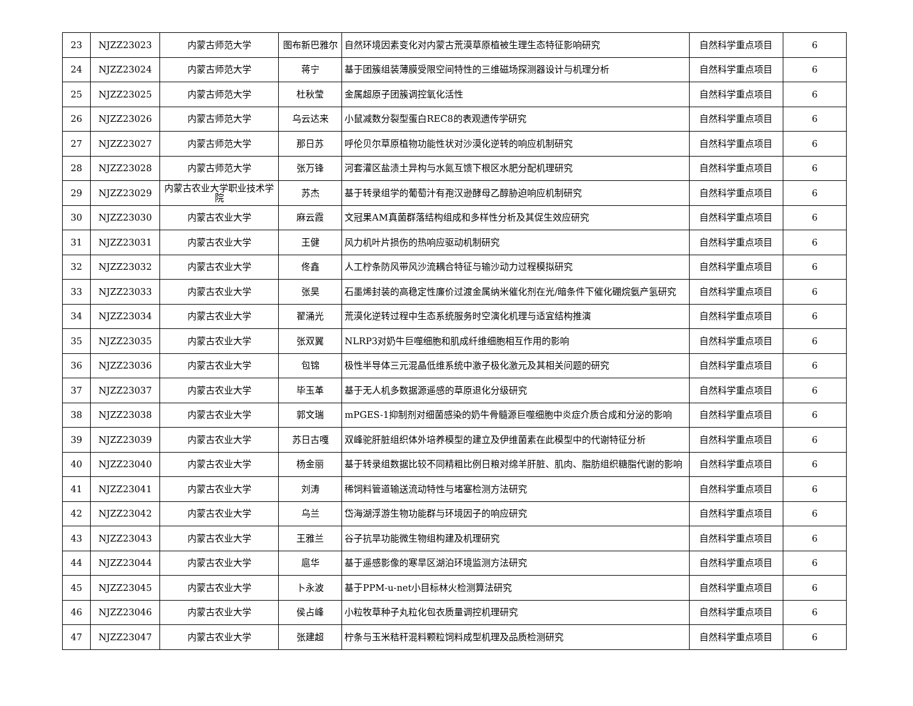| 23 | NJZZ23023 | 内蒙古师范大学 | 图布新巴雅尔 | 自然环境因素变化对内蒙古荒漠草原植被生理生态特征影响研究 | 自然科学重点项目 | 6 |
| 24 | NJZZ23024 | 内蒙古师范大学 | 蒋宁 | 基于团簇组装薄膜受限空间特性的三维磁场探测器设计与机理分析 | 自然科学重点项目 | 6 |
| 25 | NJZZ23025 | 内蒙古师范大学 | 杜秋莹 | 金属超原子团簇调控氧化活性 | 自然科学重点项目 | 6 |
| 26 | NJZZ23026 | 内蒙古师范大学 | 乌云达来 | 小鼠减数分裂型蛋白REC8的表观遗传学研究 | 自然科学重点项目 | 6 |
| 27 | NJZZ23027 | 内蒙古师范大学 | 那日苏 | 呼伦贝尔草原植物功能性状对沙漠化逆转的响应机制研究 | 自然科学重点项目 | 6 |
| 28 | NJZZ23028 | 内蒙古师范大学 | 张万锋 | 河套灌区盐渍土异构与水氮互馈下根区水肥分配机理研究 | 自然科学重点项目 | 6 |
| 29 | NJZZ23029 | 内蒙古农业大学职业技术学院 | 苏杰 | 基于转录组学的葡萄汁有孢汉逊酵母乙醇胁迫响应机制研究 | 自然科学重点项目 | 6 |
| 30 | NJZZ23030 | 内蒙古农业大学 | 麻云霞 | 文冠果AM真菌群落结构组成和多样性分析及其促生效应研究 | 自然科学重点项目 | 6 |
| 31 | NJZZ23031 | 内蒙古农业大学 | 王健 | 风力机叶片损伤的热响应驱动机制研究 | 自然科学重点项目 | 6 |
| 32 | NJZZ23032 | 内蒙古农业大学 | 佟鑫 | 人工柠条防风带风沙流耦合特征与输沙动力过程模拟研究 | 自然科学重点项目 | 6 |
| 33 | NJZZ23033 | 内蒙古农业大学 | 张昊 | 石墨烯封装的高稳定性廉价过渡金属纳米催化剂在光/暗条件下催化硼烷氨产氢研究 | 自然科学重点项目 | 6 |
| 34 | NJZZ23034 | 内蒙古农业大学 | 翟涌光 | 荒漠化逆转过程中生态系统服务时空演化机理与适宜结构推演 | 自然科学重点项目 | 6 |
| 35 | NJZZ23035 | 内蒙古农业大学 | 张双翼 | NLRP3对奶牛巨噬细胞和肌成纤维细胞相互作用的影响 | 自然科学重点项目 | 6 |
| 36 | NJZZ23036 | 内蒙古农业大学 | 包锦 | 极性半导体三元混晶低维系统中激子极化激元及其相关问题的研究 | 自然科学重点项目 | 6 |
| 37 | NJZZ23037 | 内蒙古农业大学 | 毕玉革 | 基于无人机多数据源遥感的草原退化分级研究 | 自然科学重点项目 | 6 |
| 38 | NJZZ23038 | 内蒙古农业大学 | 郭文瑞 | mPGES-1抑制剂对细菌感染的奶牛骨髓源巨噬细胞中炎症介质合成和分泌的影响 | 自然科学重点项目 | 6 |
| 39 | NJZZ23039 | 内蒙古农业大学 | 苏日古嘎 | 双峰驼肝脏组织体外培养模型的建立及伊维菌素在此模型中的代谢特征分析 | 自然科学重点项目 | 6 |
| 40 | NJZZ23040 | 内蒙古农业大学 | 杨金丽 | 基于转录组数据比较不同精粗比例日粮对绵羊肝脏、肌肉、脂肪组织糖脂代谢的影响 | 自然科学重点项目 | 6 |
| 41 | NJZZ23041 | 内蒙古农业大学 | 刘涛 | 稀饲料管道输送流动特性与堵塞检测方法研究 | 自然科学重点项目 | 6 |
| 42 | NJZZ23042 | 内蒙古农业大学 | 乌兰 | 岱海湖浮游生物功能群与环境因子的响应研究 | 自然科学重点项目 | 6 |
| 43 | NJZZ23043 | 内蒙古农业大学 | 王雅兰 | 谷子抗旱功能微生物组构建及机理研究 | 自然科学重点项目 | 6 |
| 44 | NJZZ23044 | 内蒙古农业大学 | 扈华 | 基于遥感影像的寒旱区湖泊环境监测方法研究 | 自然科学重点项目 | 6 |
| 45 | NJZZ23045 | 内蒙古农业大学 | 卜永波 | 基于PPM-u-net小目标林火检测算法研究 | 自然科学重点项目 | 6 |
| 46 | NJZZ23046 | 内蒙古农业大学 | 侯占峰 | 小粒牧草种子丸粒化包衣质量调控机理研究 | 自然科学重点项目 | 6 |
| 47 | NJZZ23047 | 内蒙古农业大学 | 张建超 | 柠条与玉米秸秆混料颗粒饲料成型机理及品质检测研究 | 自然科学重点项目 | 6 |